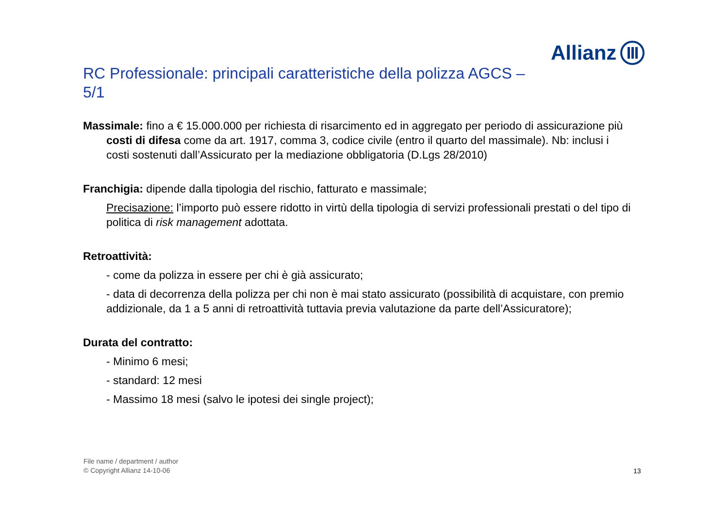Allianz
RC Professionale: principali caratteristiche della polizza AGCS –
5/1
Massimale: fino a € 15.000.000 per richiesta di risarcimento ed in aggregato per periodo di assicurazione più costi di difesa come da art. 1917, comma 3, codice civile (entro il quarto del massimale). Nb: inclusi i costi sostenuti dall’Assicurato per la mediazione obbligatoria (D.Lgs 28/2010)
Franchigia: dipende dalla tipologia del rischio, fatturato e massimale;
Precisazione: l’importo può essere ridotto in virtù della tipologia di servizi professionali prestati o del tipo di politica di risk management adottata.
Retroattività:
- come da polizza in essere per chi è già assicurato;
- data di decorrenza della polizza per chi non è mai stato assicurato (possibilità di acquistare, con premio addizionale, da 1 a 5 anni di retroattività tuttavia previa valutazione da parte dell’Assicuratore);
Durata del contratto:
- Minimo 6 mesi;
- standard: 12 mesi
- Massimo 18 mesi (salvo le ipotesi dei single project);
File name / department / author
© Copyright Allianz 14-10-06
13